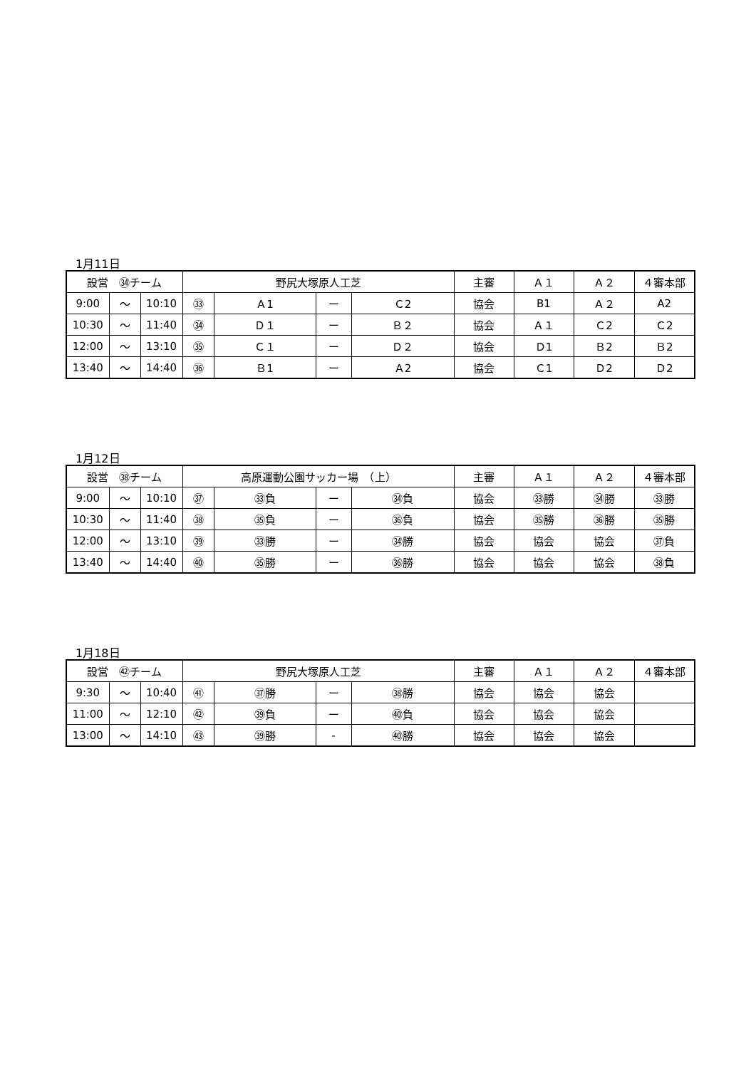1月11日
| 設営 ㉞チーム | | | 野尻大塚原人工芝 | | | | 主審 | Ａ１ | Ａ２ | ４審本部 |
| --- | --- | --- | --- | --- | --- | --- | --- | --- | --- | --- |
| 9:00 | ～ | 10:10 | ㉝ | Ａ1 | ー | Ｃ2 | 協会 | B1 | Ａ２ | A2 |
| 10:30 | ～ | 11:40 | ㉞ | Ｄ１ | ー | Ｂ２ | 協会 | Ａ１ | Ｃ2 | Ｃ2 |
| 12:00 | ～ | 13:10 | ㉟ | Ｃ１ | ー | Ｄ２ | 協会 | Ｄ1 | Ｂ2 | Ｂ2 |
| 13:40 | ～ | 14:40 | ㊱ | Ｂ1 | ー | Ａ2 | 協会 | Ｃ1 | Ｄ2 | Ｄ2 |
1月12日
| 設営 ㊳チーム | | | 高原運動公園サッカー場 （上） | | | | 主審 | Ａ１ | Ａ２ | ４審本部 |
| --- | --- | --- | --- | --- | --- | --- | --- | --- | --- | --- |
| 9:00 | ～ | 10:10 | ㊲ | ㉝負 | ー | ㉞負 | 協会 | ㉝勝 | ㉞勝 | ㉝勝 |
| 10:30 | ～ | 11:40 | ㊳ | ㉟負 | ー | ㊱負 | 協会 | ㉟勝 | ㊱勝 | ㉟勝 |
| 12:00 | ～ | 13:10 | ㊴ | ㉝勝 | ー | ㉞勝 | 協会 | 協会 | 協会 | ㊲負 |
| 13:40 | ～ | 14:40 | ㊵ | ㉟勝 | ー | ㊱勝 | 協会 | 協会 | 協会 | ㊳負 |
1月18日
| 設営 ㊷チーム | | | 野尻大塚原人工芝 | | | | 主審 | Ａ１ | Ａ２ | ４審本部 |
| --- | --- | --- | --- | --- | --- | --- | --- | --- | --- | --- |
| 9:30 | ～ | 10:40 | ㊶ | ㊲勝 | ー | ㊳勝 | 協会 | 協会 | 協会 | |
| 11:00 | ～ | 12:10 | ㊷ | ㊴負 | ー | ㊵負 | 協会 | 協会 | 協会 | |
| 13:00 | ～ | 14:10 | ㊸ | ㊴勝 | - | ㊵勝 | 協会 | 協会 | 協会 | |